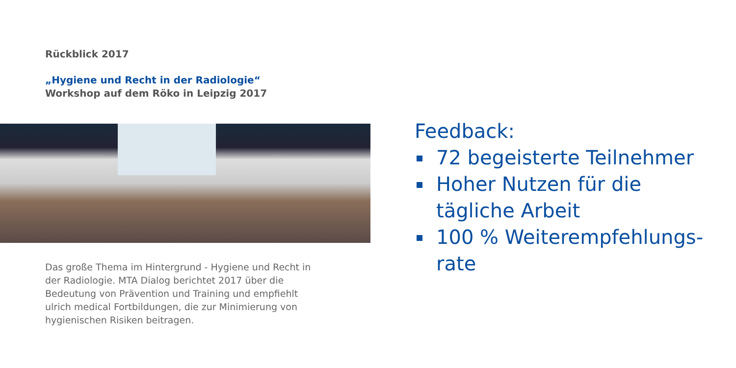Rückblick 2017
„Hygiene und Recht in der Radiologie“
Workshop auf dem Röko in Leipzig 2017
Das große Thema im Hintergrund - Hygiene und Recht in der Radiologie. MTA Dialog berichtet 2017 über die Bedeutung von Prävention und Training und empfiehlt ulrich medical Fortbildungen, die zur Minimierung von hygienischen Risiken beitragen.
Feedback:
72 begeisterte Teilnehmer
Hoher Nutzen für die
tägliche Arbeit
100 % Weiterempfehlungs-
rate